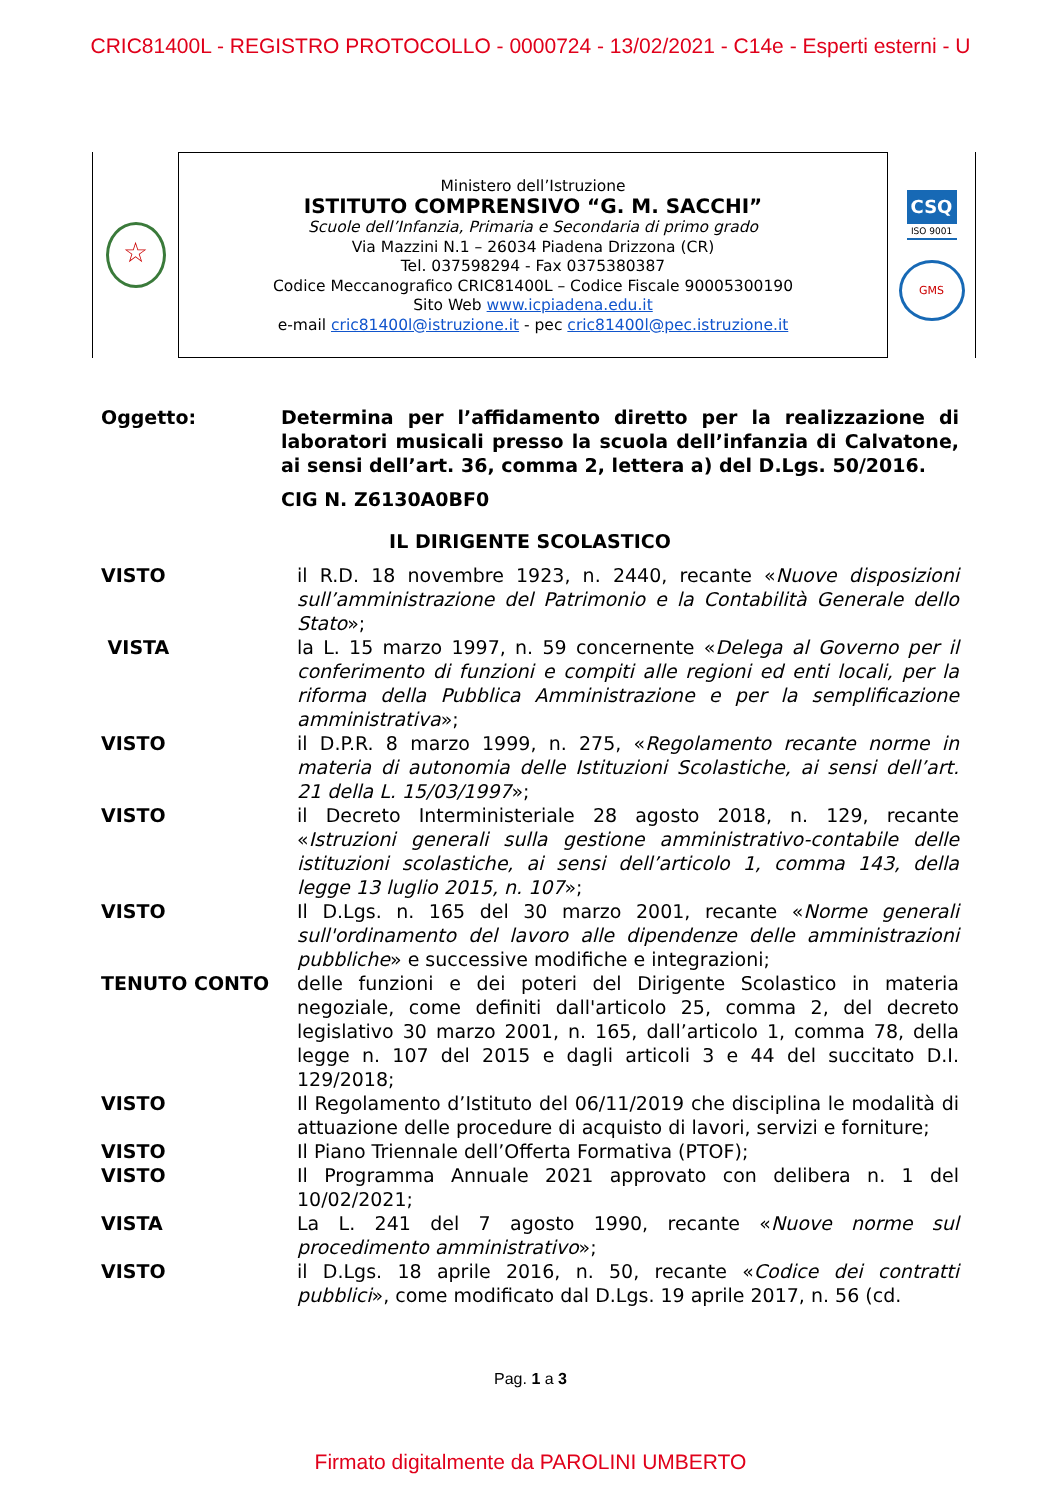CRIC81400L - REGISTRO PROTOCOLLO - 0000724 - 13/02/2021 - C14e - Esperti esterni - U
☆
Ministero dell’Istruzione
ISTITUTO COMPRENSIVO “G. M. SACCHI”
Scuole dell’Infanzia, Primaria e Secondaria di primo grado
Via Mazzini N.1 – 26034 Piadena Drizzona (CR)
Tel. 037598294 - Fax 0375380387
Codice Meccanografico CRIC81400L – Codice Fiscale 90005300190
Sito Web www.icpiadena.edu.it
e-mail cric81400l@istruzione.it - pec cric81400l@pec.istruzione.it
CSQ
ISO 9001
GMS
Oggetto: Determina per l’affidamento diretto per la realizzazione di laboratori musicali presso la scuola dell’infanzia di Calvatone, ai sensi dell’art. 36, comma 2, lettera a) del D.Lgs. 50/2016.
CIG N. Z6130A0BF0
IL DIRIGENTE SCOLASTICO
VISTO il R.D. 18 novembre 1923, n. 2440, recante «Nuove disposizioni sull’amministrazione del Patrimonio e la Contabilità Generale dello Stato»;
VISTA la L. 15 marzo 1997, n. 59 concernente «Delega al Governo per il conferimento di funzioni e compiti alle regioni ed enti locali, per la riforma della Pubblica Amministrazione e per la semplificazione amministrativa»;
VISTO il D.P.R. 8 marzo 1999, n. 275, «Regolamento recante norme in materia di autonomia delle Istituzioni Scolastiche, ai sensi dell’art. 21 della L. 15/03/1997»;
VISTO il Decreto Interministeriale 28 agosto 2018, n. 129, recante «Istruzioni generali sulla gestione amministrativo-contabile delle istituzioni scolastiche, ai sensi dell’articolo 1, comma 143, della legge 13 luglio 2015, n. 107»;
VISTO Il D.Lgs. n. 165 del 30 marzo 2001, recante «Norme generali sull'ordinamento del lavoro alle dipendenze delle amministrazioni pubbliche» e successive modifiche e integrazioni;
TENUTO CONTO delle funzioni e dei poteri del Dirigente Scolastico in materia negoziale, come definiti dall'articolo 25, comma 2, del decreto legislativo 30 marzo 2001, n. 165, dall’articolo 1, comma 78, della legge n. 107 del 2015 e dagli articoli 3 e 44 del succitato D.I. 129/2018;
VISTO Il Regolamento d’Istituto del 06/11/2019 che disciplina le modalità di attuazione delle procedure di acquisto di lavori, servizi e forniture;
VISTO Il Piano Triennale dell’Offerta Formativa (PTOF);
VISTO Il Programma Annuale 2021 approvato con delibera n. 1 del 10/02/2021;
VISTA La L. 241 del 7 agosto 1990, recante «Nuove norme sul procedimento amministrativo»;
VISTO il D.Lgs. 18 aprile 2016, n. 50, recante «Codice dei contratti pubblici», come modificato dal D.Lgs. 19 aprile 2017, n. 56 (cd.
Pag. 1 a 3
Firmato digitalmente da PAROLINI UMBERTO